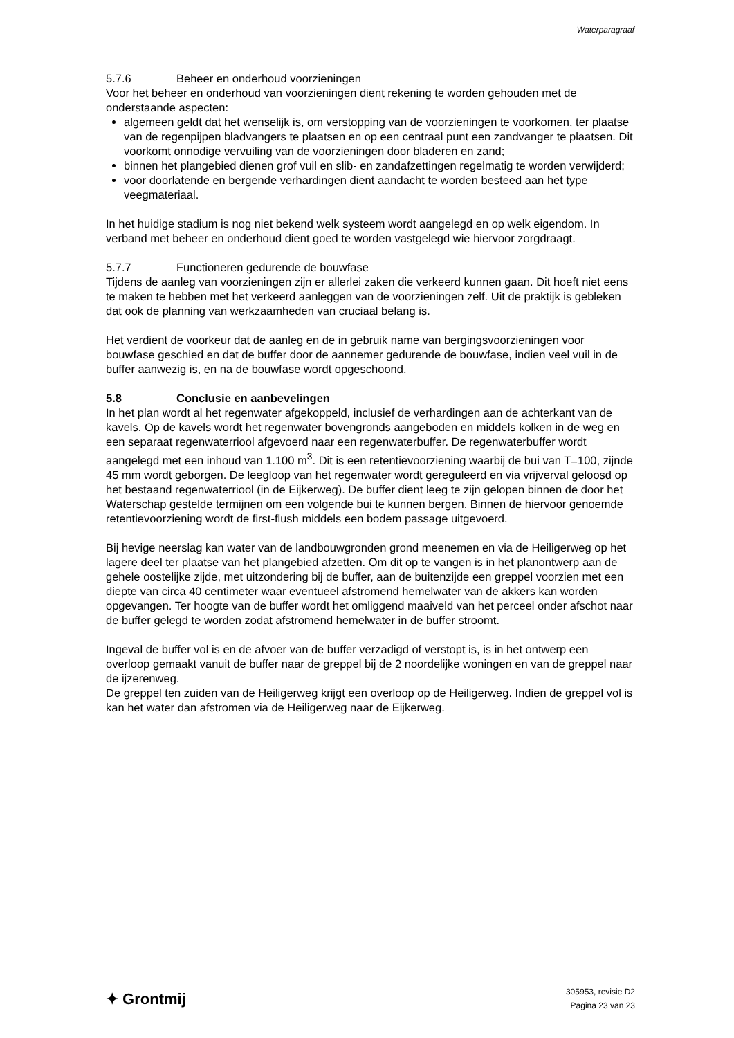Waterparagraaf
5.7.6 Beheer en onderhoud voorzieningen
Voor het beheer en onderhoud van voorzieningen dient rekening te worden gehouden met de onderstaande aspecten:
algemeen geldt dat het wenselijk is, om verstopping van de voorzieningen te voorkomen, ter plaatse van de regenpijpen bladvangers te plaatsen en op een centraal punt een zandvanger te plaatsen. Dit voorkomt onnodige vervuiling van de voorzieningen door bladeren en zand;
binnen het plangebied dienen grof vuil en slib- en zandafzettingen regelmatig te worden verwijderd;
voor doorlatende en bergende verhardingen dient aandacht te worden besteed aan het type veegmateriaal.
In het huidige stadium is nog niet bekend welk systeem wordt aangelegd en op welk eigendom. In verband met beheer en onderhoud dient goed te worden vastgelegd wie hiervoor zorgdraagt.
5.7.7 Functioneren gedurende de bouwfase
Tijdens de aanleg van voorzieningen zijn er allerlei zaken die verkeerd kunnen gaan. Dit hoeft niet eens te maken te hebben met het verkeerd aanleggen van de voorzieningen zelf. Uit de praktijk is gebleken dat ook de planning van werkzaamheden van cruciaal belang is.
Het verdient de voorkeur dat de aanleg en de in gebruik name van bergingsvoorzieningen voor bouwfase geschied en dat de buffer door de aannemer gedurende de bouwfase, indien veel vuil in de buffer aanwezig is, en na de bouwfase wordt opgeschoond.
5.8 Conclusie en aanbevelingen
In het plan wordt al het regenwater afgekoppeld, inclusief de verhardingen aan de achterkant van de kavels. Op de kavels wordt het regenwater bovengronds aangeboden en middels kolken in de weg en een separaat regenwaterriool afgevoerd naar een regenwaterbuffer. De regenwaterbuffer wordt aangelegd met een inhoud van 1.100 m<sup>3</sup>. Dit is een retentievoorziening waarbij de bui van T=100, zijnde 45 mm wordt geborgen. De leegloop van het regenwater wordt gereguleerd en via vrijverval geloosd op het bestaand regenwaterriool (in de Eijkerweg). De buffer dient leeg te zijn gelopen binnen de door het Waterschap gestelde termijnen om een volgende bui te kunnen bergen. Binnen de hiervoor genoemde retentievoorziening wordt de first-flush middels een bodem passage uitgevoerd.
Bij hevige neerslag kan water van de landbouwgronden grond meenemen en via de Heiligerweg op het lagere deel ter plaatse van het plangebied afzetten. Om dit op te vangen is in het planontwerp aan de gehele oostelijke zijde, met uitzondering bij de buffer, aan de buitenzijde een greppel voorzien met een diepte van circa 40 centimeter waar eventueel afstromend hemelwater van de akkers kan worden opgevangen. Ter hoogte van de buffer wordt het omliggend maaiveld van het perceel onder afschot naar de buffer gelegd te worden zodat afstromend hemelwater in de buffer stroomt.
Ingeval de buffer vol is en de afvoer van de buffer verzadigd of verstopt is, is in het ontwerp een overloop gemaakt vanuit de buffer naar de greppel bij de 2 noordelijke woningen en van de greppel naar de ijzerenweg.
De greppel ten zuiden van de Heiligerweg krijgt een overloop op de Heiligerweg. Indien de greppel vol is kan het water dan afstromen via de Heiligerweg naar de Eijkerweg.
✦ Grontmij
305953, revisie D2
Pagina 23 van 23